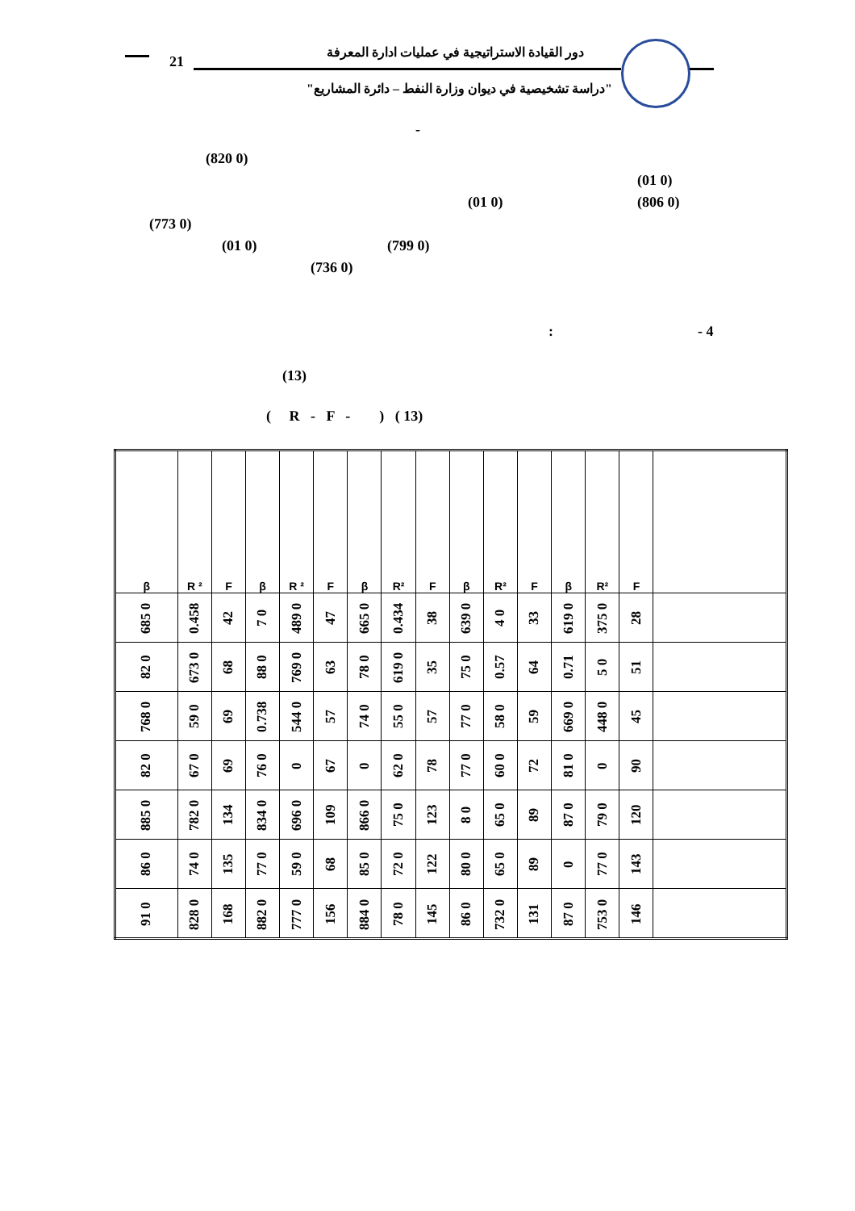21
دور القيادة الاستراتيجية في عمليات ادارة المعرفة
"دراسة تشخيصية في ديوان وزارة النفط – دائرة المشاريع"
-
(820 0)
(01 0)
(01 0) (806 0)
(773 0)
(01 0) (799 0)
(736 0)
: - 4
(13)
( R - F - ) ( 13)
| β | R ² | F | β | R ² | F | β | R² | F | β | R² | F | β | R² | F | |
| --- | --- | --- | --- | --- | --- | --- | --- | --- | --- | --- | --- | --- | --- | --- | --- |
| 685 0 | 0.458 | 42 | 7 0 | 489 0 | 47 | 665 0 | 0.434 | 38 | 639 0 | 4 0 | 33 | 619 0 | 375 0 | 28 | |
| 82 0 | 673 0 | 68 | 88 0 | 769 0 | 63 | 78 0 | 619 0 | 35 | 75 0 | 0.57 | 64 | 0.71 | 5 0 | 51 | |
| 768 0 | 59 0 | 69 | 0.738 | 544 0 | 57 | 74 0 | 55 0 | 57 | 77 0 | 58 0 | 59 | 669 0 | 448 0 | 45 | |
| 82 0 | 67 0 | 69 | 76 0 | 0 | 67 | 0 | 62 0 | 78 | 77 0 | 60 0 | 72 | 81 0 | 0 | 90 | |
| 885 0 | 782 0 | 134 | 834 0 | 696 0 | 109 | 866 0 | 75 0 | 123 | 8 0 | 65 0 | 89 | 87 0 | 79 0 | 120 | |
| 86 0 | 74 0 | 135 | 77 0 | 59 0 | 68 | 85 0 | 72 0 | 122 | 80 0 | 65 0 | 89 | 0 | 77 0 | 143 | |
| 91 0 | 828 0 | 168 | 882 0 | 777 0 | 156 | 884 0 | 78 0 | 145 | 86 0 | 732 0 | 131 | 87 0 | 753 0 | 146 | |